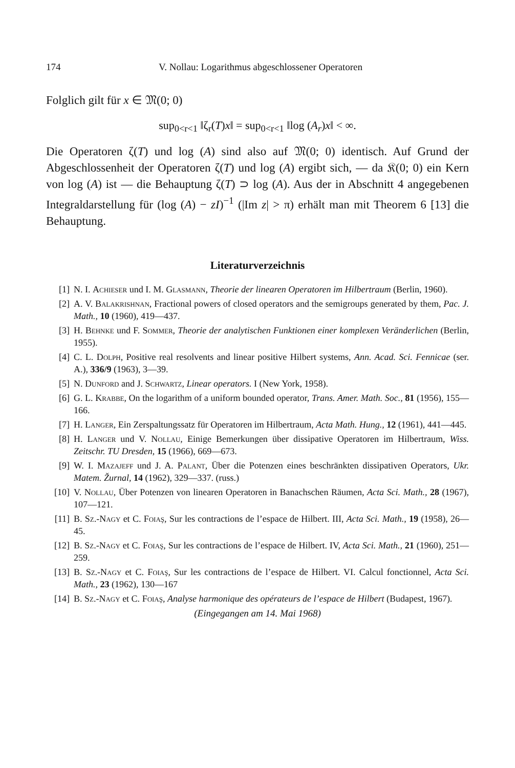174 V. Nollau: Logarithmus abgeschlossener Operatoren
Folglich gilt für x ∈ 𝔐(0; 0)
sup<sub>0<r<1</sub> ‖ζ<sub>r</sub>(T)x‖ = sup<sub>0<r<1</sub> ‖log (A<sub>r</sub>)x‖ < ∞.
Die Operatoren ζ(T) und log (A) sind also auf 𝔐(0; 0) identisch. Auf Grund der Abgeschlossenheit der Operatoren ζ(T) und log (A) ergibt sich, — da 𝔎(0; 0) ein Kern von log (A) ist — die Behauptung ζ(T) ⊃ log (A). Aus der in Abschnitt 4 angegebenen Integraldarstellung für (log (A) − zI)<sup>−1</sup> (|Im z| > π) erhält man mit Theorem 6 [13] die Behauptung.
Literaturverzeichnis
[1] N. I. Achieser und I. M. Glasmann, Theorie der linearen Operatoren im Hilbertraum (Berlin, 1960).
[2] A. V. Balakrishnan, Fractional powers of closed operators and the semigroups generated by them, Pac. J. Math., 10 (1960), 419—437.
[3] H. Behnke und F. Sommer, Theorie der analytischen Funktionen einer komplexen Veränderlichen (Berlin, 1955).
[4] C. L. Dolph, Positive real resolvents and linear positive Hilbert systems, Ann. Acad. Sci. Fennicae (ser. A.), 336/9 (1963), 3—39.
[5] N. Dunford and J. Schwartz, Linear operators. I (New York, 1958).
[6] G. L. Krabbe, On the logarithm of a uniform bounded operator, Trans. Amer. Math. Soc., 81 (1956), 155—166.
[7] H. Langer, Ein Zerspaltungssatz für Operatoren im Hilbertraum, Acta Math. Hung., 12 (1961), 441—445.
[8] H. Langer und V. Nollau, Einige Bemerkungen über dissipative Operatoren im Hilbertraum, Wiss. Zeitschr. TU Dresden, 15 (1966), 669—673.
[9] W. I. Mazajeff und J. A. Palant, Über die Potenzen eines beschränkten dissipativen Operators, Ukr. Matem. Žurnal, 14 (1962), 329—337. (russ.)
[10] V. Nollau, Über Potenzen von linearen Operatoren in Banachschen Räumen, Acta Sci. Math., 28 (1967), 107—121.
[11] B. Sz.-Nagy et C. Foiaş, Sur les contractions de l’espace de Hilbert. III, Acta Sci. Math., 19 (1958), 26—45.
[12] B. Sz.-Nagy et C. Foiaş, Sur les contractions de l’espace de Hilbert. IV, Acta Sci. Math., 21 (1960), 251—259.
[13] B. Sz.-Nagy et C. Foiaş, Sur les contractions de l’espace de Hilbert. VI. Calcul fonctionnel, Acta Sci. Math., 23 (1962), 130—167
[14] B. Sz.-Nagy et C. Foiaş, Analyse harmonique des opérateurs de l’espace de Hilbert (Budapest, 1967).
(Eingegangen am 14. Mai 1968)